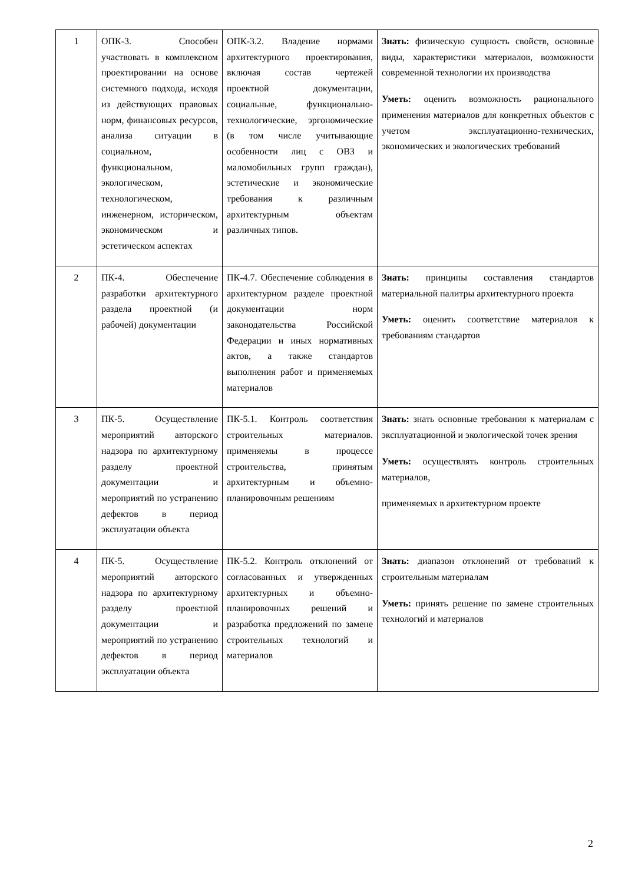| 1 | ОПК-3. Способен участвовать в комплексном проектировании на основе системного подхода, исходя из действующих правовых норм, финансовых ресурсов, анализа ситуации в социальном, функциональном, экологическом, технологическом, инженерном, историческом, экономическом и эстетическом аспектах | ОПК-3.2. Владение нормами архитектурного проектирования, включая состав чертежей проектной документации, социальные, функционально-технологические, эргономические (в том числе учитывающие особенности лиц с ОВЗ и маломобильных групп граждан), эстетические и экономические требования к различным архитектурным объектам различных типов. | Знать: физическую сущность свойств, основные виды, характеристики материалов, возможности современной технологии их производства Уметь: оценить возможность рационального применения материалов для конкретных объектов с учетом эксплуатационно-технических, экономических и экологических требований |
| 2 | ПК-4. Обеспечение разработки архитектурного раздела проектной (и рабочей) документации | ПК-4.7. Обеспечение соблюдения в архитектурном разделе проектной документации норм законодательства Российской Федерации и иных нормативных актов, а также стандартов выполнения работ и применяемых материалов | Знать: принципы составления стандартов материальной палитры архитектурного проекта Уметь: оценить соответствие материалов к требованиям стандартов |
| 3 | ПК-5. Осуществление мероприятий авторского надзора по архитектурному разделу проектной документации и мероприятий по устранению дефектов в период эксплуатации объекта | ПК-5.1. Контроль соответствия строительных материалов. применяемы в процессе строительства, принятым архитектурным и объемно-планировочным решениям | Знать: знать основные требования к материалам с эксплуатационной и экологической точек зрения Уметь: осуществлять контроль строительных материалов, применяемых в архитектурном проекте |
| 4 | ПК-5. Осуществление мероприятий авторского надзора по архитектурному разделу проектной документации и мероприятий по устранению дефектов в период эксплуатации объекта | ПК-5.2. Контроль отклонений от согласованных и утвержденных архитектурных и объемно-планировочных решений и разработка предложений по замене строительных технологий и материалов | Знать: диапазон отклонений от требований к строительным материалам Уметь: принять решение по замене строительных технологий и материалов |
2